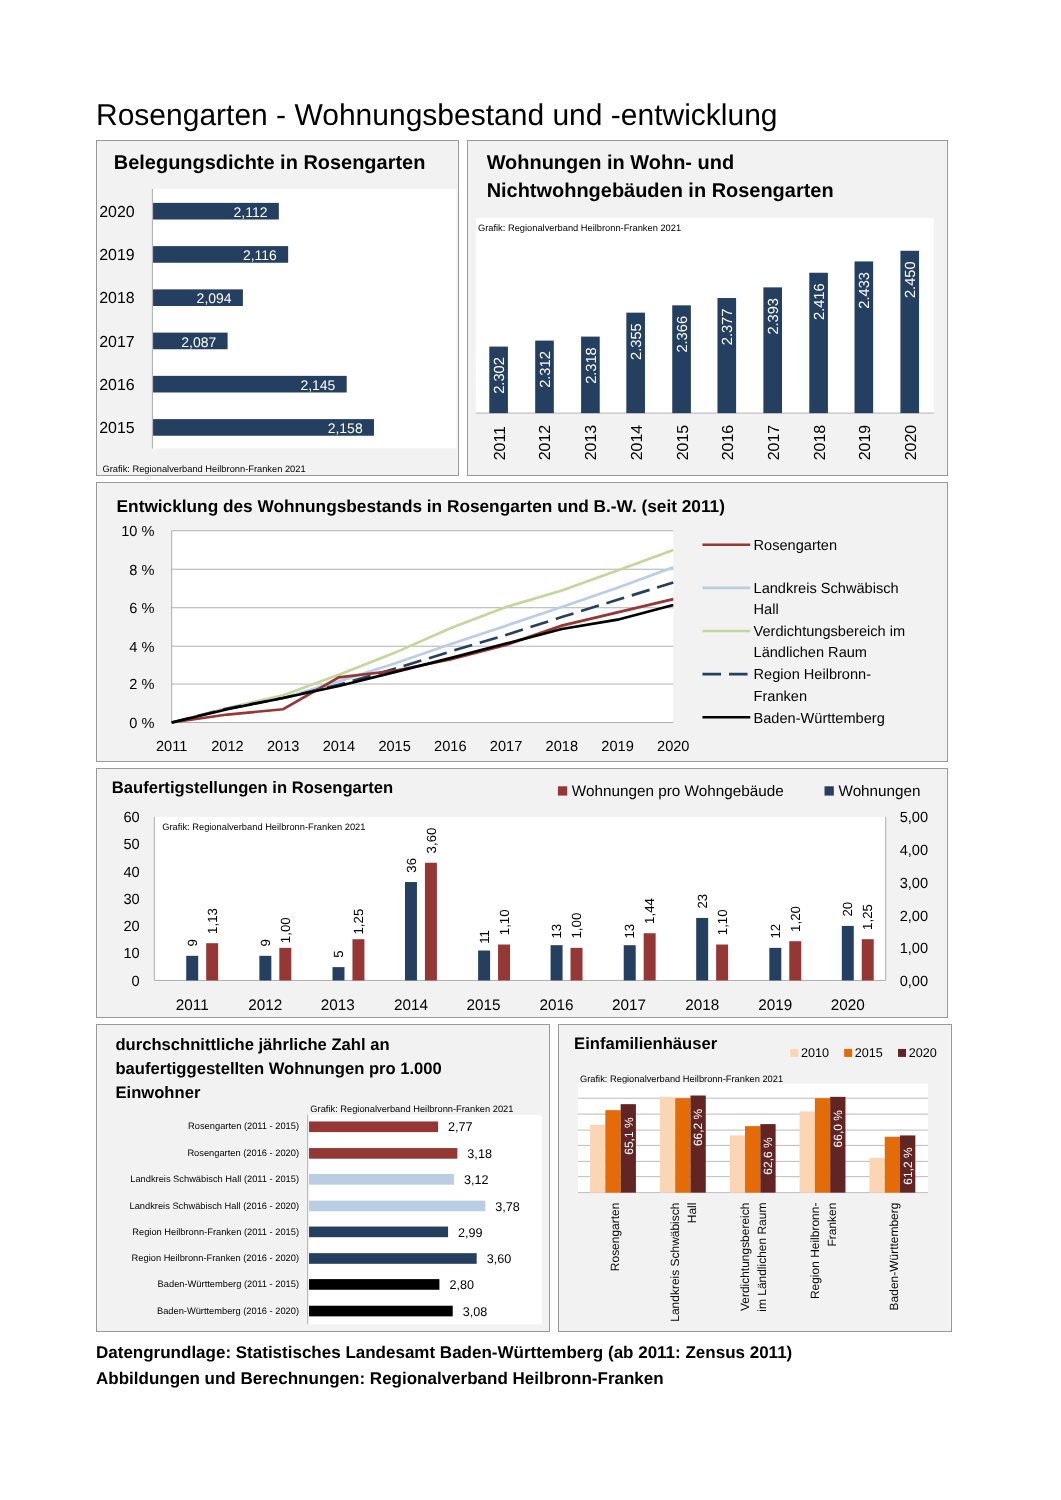Rosengarten - Wohnungsbestand und -entwicklung
Belegungsdichte in Rosengarten
2020
2019
2018
2017
2016
2015
2,112
2,116
2,094
2,087
2,145
2,158
Grafik: Regionalverband Heilbronn-Franken 2021
Wohnungen in Wohn- und
Nichtwohngebäuden in Rosengarten
Grafik: Regionalverband Heilbronn-Franken 2021
2.302
2.312
2.318
2.355
2.366
2.377
2.393
2.416
2.433
2.450
2011
2012
2013
2014
2015
2016
2017
2018
2019
2020
Entwicklung des Wohnungsbestands in Rosengarten und B.-W. (seit 2011)
10 %
8 %
6 %
4 %
2 %
0 %
2011
2012
2013
2014
2015
2016
2017
2018
2019
2020
Rosengarten
Landkreis Schwäbisch
Hall
Verdichtungsbereich im
Ländlichen Raum
Region Heilbronn-
Franken
Baden-Württemberg
Baufertigstellungen in Rosengarten
Wohnungen pro Wohngebäude
Wohnungen
Grafik: Regionalverband Heilbronn-Franken 2021
60
50
40
30
20
10
0
5,00
4,00
3,00
2,00
1,00
0,00
9
1,13
9
1,00
5
1,25
36
3,60
11
1,10
13
1,00
13
1,44
23
1,10
12
1,20
20
1,25
2011
2012
2013
2014
2015
2016
2017
2018
2019
2020
durchschnittliche jährliche Zahl an
baufertiggestellten Wohnungen pro 1.000
Einwohner
Grafik: Regionalverband Heilbronn-Franken 2021
Rosengarten (2011 - 2015)
Rosengarten (2016 - 2020)
Landkreis Schwäbisch Hall (2011 - 2015)
Landkreis Schwäbisch Hall (2016 - 2020)
Region Heilbronn-Franken (2011 - 2015)
Region Heilbronn-Franken (2016 - 2020)
Baden-Württemberg (2011 - 2015)
Baden-Württemberg (2016 - 2020)
2,77
3,18
3,12
3,78
2,99
3,60
2,80
3,08
Einfamilienhäuser
2010
2015
2020
Grafik: Regionalverband Heilbronn-Franken 2021
65,1 %
66,2 %
62,6 %
66,0 %
61,2 %
Rosengarten
Landkreis Schwäbisch
Hall
Verdichtungsbereich
im Ländlichen Raum
Region Heilbronn-
Franken
Baden-Württemberg
Datengrundlage: Statistisches Landesamt Baden-Württemberg (ab 2011: Zensus 2011)
Abbildungen und Berechnungen: Regionalverband Heilbronn-Franken